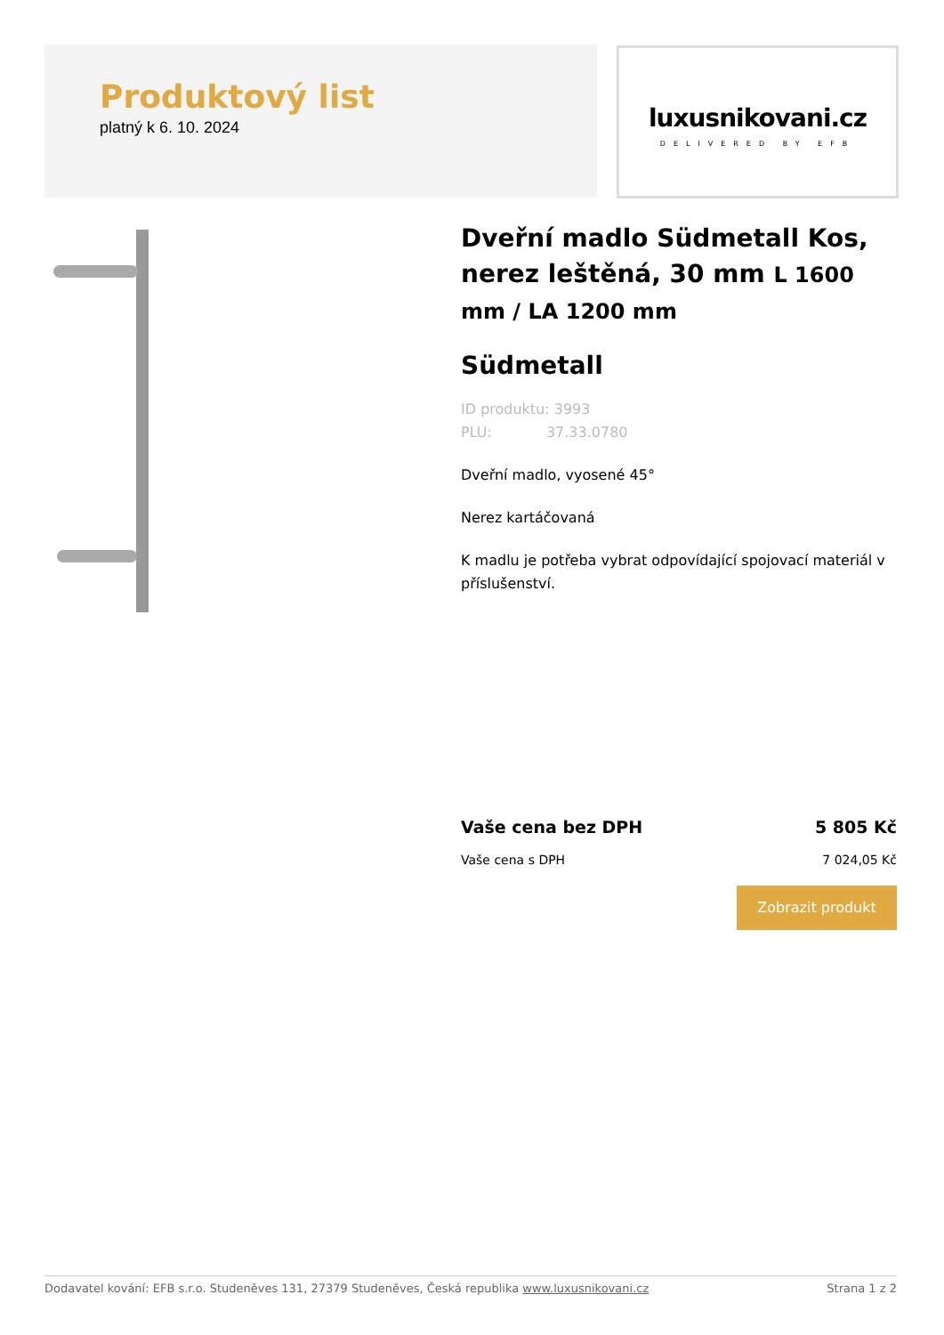Produktový list
platný k 6. 10. 2024
luxusnikovani.cz
DELIVERED BY EFB
Dveřní madlo Südmetall Kos, nerez leštěná, 30 mm L 1600 mm / LA 1200 mm
Südmetall
ID produktu: 3993
PLU: 37.33.0780
Dveřní madlo, vyosené 45°
Nerez kartáčovaná
K madlu je potřeba vybrat odpovídající spojovací materiál v příslušenství.
Vaše cena bez DPH 5 805 Kč
Vaše cena s DPH 7 024,05 Kč
Zobrazit produkt
Dodavatel kování: EFB s.r.o. Studeněves 131, 27379 Studeněves, Česká republika www.luxusnikovani.cz Strana 1 z 2